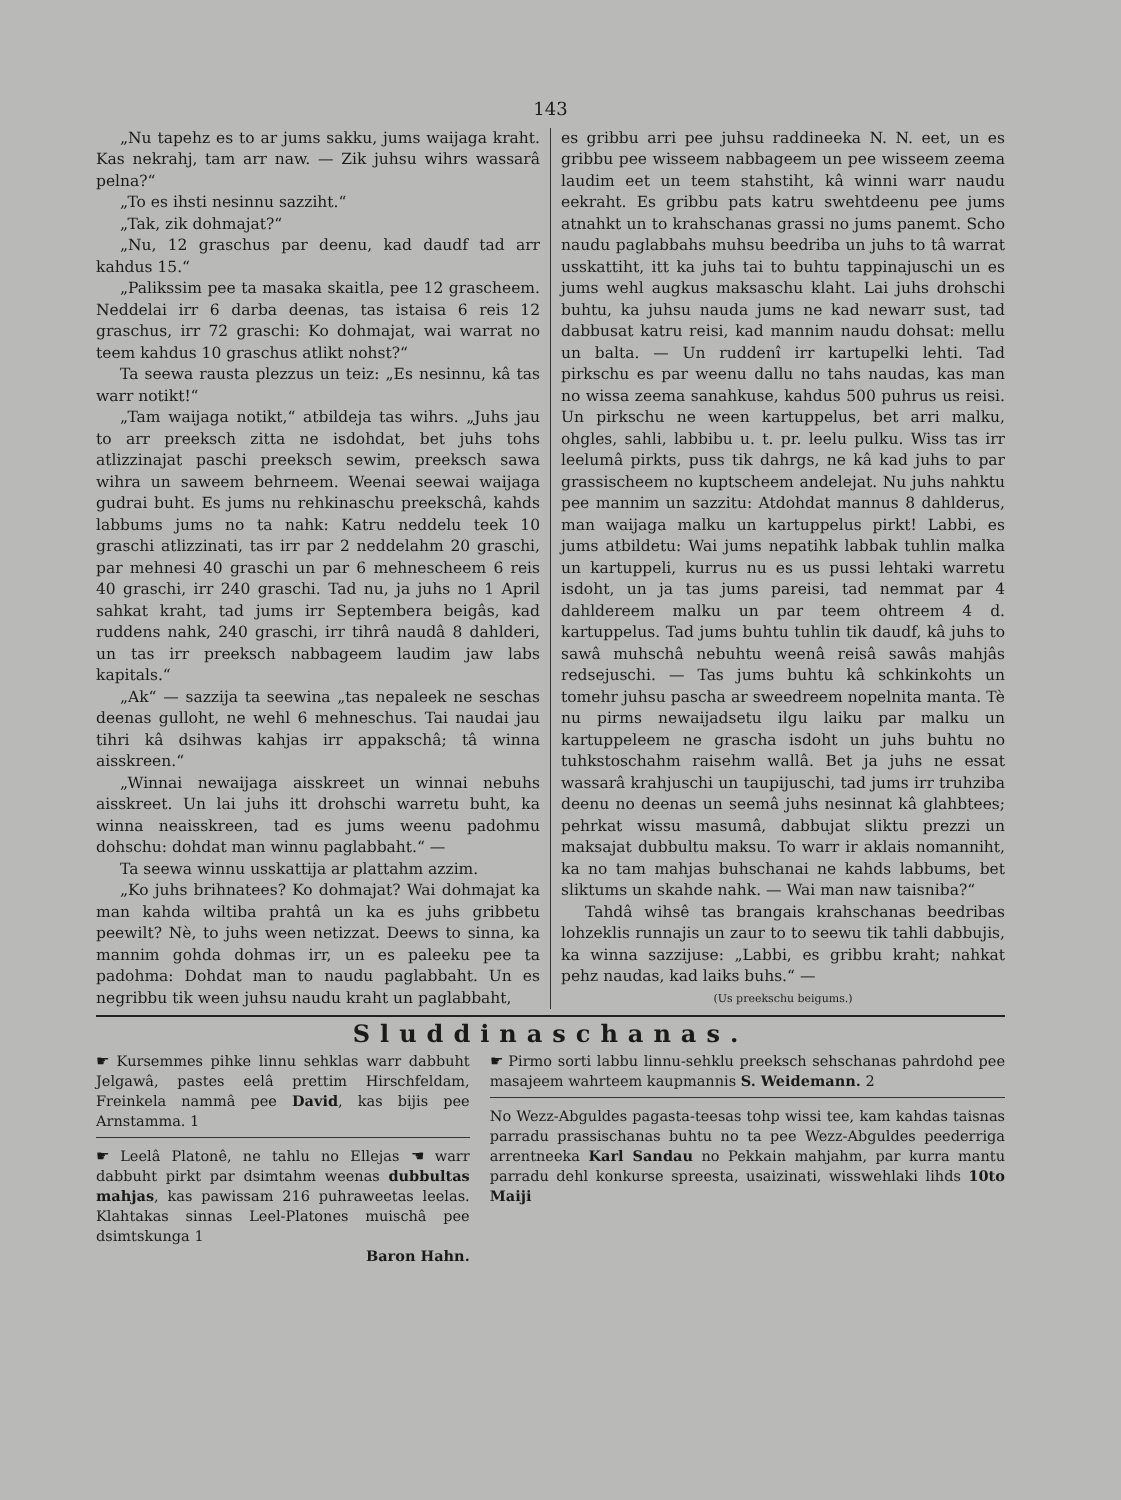143
„Nu tapehz es to ar jums sakku, jums waijaga kraht. Kas nekrahj, tam arr naw. — Zik juhsu wihrs wassarâ pelna?“
„To es ihsti nesinnu sazziht.“
„Tak, zik dohmajat?“
„Nu, 12 graschus par deenu, kad daudf tad arr kahdus 15.“
„Palikssim pee ta masaka skaitla, pee 12 grascheem. Neddelai irr 6 darba deenas, tas istaisa 6 reis 12 graschus, irr 72 graschi: Ko dohmajat, wai warrat no teem kahdus 10 graschus atlikt nohst?“
Ta seewa rausta plezzus un teiz: „Es nesinnu, kâ tas warr notikt!“
„Tam waijaga notikt,“ atbildeja tas wihrs. „Juhs jau to arr preeksch zitta ne isdohdat, bet juhs tohs atlizzinajat paschi preeksch sewim, preeksch sawa wihra un saweem behrneem. Weenai seewai waijaga gudrai buht. Es jums nu rehkinaschu preekschâ, kahds labbums jums no ta nahk: Katru neddelu teek 10 graschi atlizzinati, tas irr par 2 neddelahm 20 graschi, par mehnesi 40 graschi un par 6 mehnescheem 6 reis 40 graschi, irr 240 graschi. Tad nu, ja juhs no 1 April sahkat kraht, tad jums irr Septembera beigâs, kad ruddens nahk, 240 graschi, irr tihrâ naudâ 8 dahlderi, un tas irr preeksch nabbageem laudim jaw labs kapitals.“
„Ak“ — sazzija ta seewina „tas nepaleek ne seschas deenas gulloht, ne wehl 6 mehneschus. Tai naudai jau tihri kâ dsihwas kahjas irr appakschâ; tâ winna aisskreen.“
„Winnai newaijaga aisskreet un winnai nebuhs aisskreet. Un lai juhs itt drohschi warretu buht, ka winna neaisskreen, tad es jums weenu padohmu dohschu: dohdat man winnu paglabbaht.“ —
Ta seewa winnu usskattija ar plattahm azzim.
„Ko juhs brihnatees? Ko dohmajat? Wai dohmajat ka man kahda wiltiba prahtâ un ka es juhs gribbetu peewilt? Nè, to juhs ween netizzat. Deews to sinna, ka mannim gohda dohmas irr, un es paleeku pee ta padohma: Dohdat man to naudu paglabbaht. Un es negribbu tik ween juhsu naudu kraht un paglabbaht,
es gribbu arri pee juhsu raddineeka N. N. eet, un es gribbu pee wisseem nabbageem un pee wisseem zeema laudim eet un teem stahstiht, kâ winni warr naudu eekraht. Es gribbu pats katru swehtdeenu pee jums atnahkt un to krahschanas grassi no jums panemt. Scho naudu paglabbahs muhsu beedriba un juhs to tâ warrat usskattiht, itt ka juhs tai to buhtu tappinajuschi un es jums wehl augkus maksaschu klaht. Lai juhs drohschi buhtu, ka juhsu nauda jums ne kad newarr sust, tad dabbusat katru reisi, kad mannim naudu dohsat: mellu un balta. — Un ruddenî irr kartupelki lehti. Tad pirkschu es par weenu dallu no tahs naudas, kas man no wissa zeema sanahkuse, kahdus 500 puhrus us reisi. Un pirkschu ne ween kartuppelus, bet arri malku, ohgles, sahli, labbibu u. t. pr. leelu pulku. Wiss tas irr leelumâ pirkts, puss tik dahrgs, ne kâ kad juhs to par grassischeem no kuptscheem andelejat. Nu juhs nahktu pee mannim un sazzitu: Atdohdat mannus 8 dahlderus, man waijaga malku un kartuppelus pirkt! Labbi, es jums atbildetu: Wai jums nepatihk labbak tuhlin malka un kartuppeli, kurrus nu es us pussi lehtaki warretu isdoht, un ja tas jums pareisi, tad nemmat par 4 dahldereem malku un par teem ohtreem 4 d. kartuppelus. Tad jums buhtu tuhlin tik daudf, kâ juhs to sawâ muhschâ nebuhtu weenâ reisâ sawâs mahjâs redsejuschi. — Tas jums buhtu kâ schkinkohts un tomehr juhsu pascha ar sweedreem nopelnita manta. Tè nu pirms newaijadsetu ilgu laiku par malku un kartuppeleem ne grascha isdoht un juhs buhtu no tuhkstoschahm raisehm wallâ. Bet ja juhs ne essat wassarâ krahjuschi un taupijuschi, tad jums irr truhziba deenu no deenas un seemâ juhs nesinnat kâ glahbtees; pehrkat wissu masumâ, dabbujat sliktu prezzi un maksajat dubbultu maksu. To warr ir aklais nomanniht, ka no tam mahjas buhschanai ne kahds labbums, bet sliktums un skahde nahk. — Wai man naw taisniba?“
Tahdâ wihsê tas brangais krahschanas beedribas lohzeklis runnajis un zaur to to seewu tik tahli dabbujis, ka winna sazzijuse: „Labbi, es gribbu kraht; nahkat pehz naudas, kad laiks buhs.“ —
(Us preekschu beigums.)
Sluddinaschanas.
☛ Kursemmes pihke linnu sehklas warr dabbuht Jelgawâ, pastes eelâ prettim Hirschfeldam, Freinkela nammâ pee David, kas bijis pee Arnstamma. 1
☛ Leelâ Platonê, ne tahlu no Ellejas ☚ warr dabbuht pirkt par dsimtahm weenas dubbultas mahjas, kas pawissam 216 puhraweetas leelas. Klahtakas sinnas Leel-Platones muischâ pee dsimtskunga 1
Baron Hahn.
☛ Pirmo sorti labbu linnu-sehklu preeksch sehschanas pahrdohd pee masajeem wahrteem kaupmannis S. Weidemann. 2
No Wezz-Abguldes pagasta-teesas tohp wissi tee, kam kahdas taisnas parradu prassischanas buhtu no ta pee Wezz-Abguldes peederriga arrentneeka Karl Sandau no Pekkain mahjahm, par kurra mantu parradu dehl konkurse spreesta, usaizinati, wisswehlaki lihds 10to Maiji